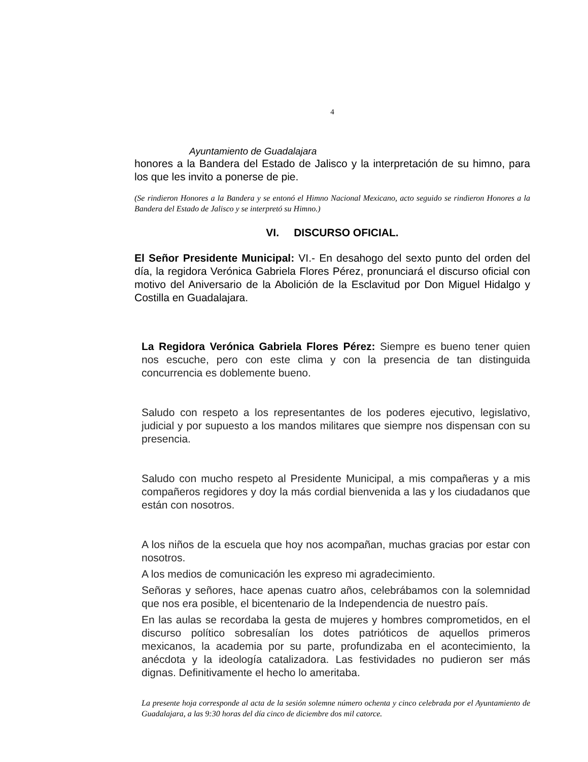4
Ayuntamiento de Guadalajara
honores a la Bandera del Estado de Jalisco y la interpretación de su himno, para los que les invito a ponerse de pie.
(Se rindieron Honores a la Bandera y se entonó el Himno Nacional Mexicano, acto seguido se rindieron Honores a la Bandera del Estado de Jalisco y se interpretó su Himno.)
VI. DISCURSO OFICIAL.
El Señor Presidente Municipal: VI.- En desahogo del sexto punto del orden del día, la regidora Verónica Gabriela Flores Pérez, pronunciará el discurso oficial con motivo del Aniversario de la Abolición de la Esclavitud por Don Miguel Hidalgo y Costilla en Guadalajara.
La Regidora Verónica Gabriela Flores Pérez: Siempre es bueno tener quien nos escuche, pero con este clima y con la presencia de tan distinguida concurrencia es doblemente bueno.
Saludo con respeto a los representantes de los poderes ejecutivo, legislativo, judicial y por supuesto a los mandos militares que siempre nos dispensan con su presencia.
Saludo con mucho respeto al Presidente Municipal, a mis compañeras y a mis compañeros regidores y doy la más cordial bienvenida a las y los ciudadanos que están con nosotros.
A los niños de la escuela que hoy nos acompañan, muchas gracias por estar con nosotros.
A los medios de comunicación les expreso mi agradecimiento.
Señoras y señores, hace apenas cuatro años, celebrábamos con la solemnidad que nos era posible, el bicentenario de la Independencia de nuestro país.
En las aulas se recordaba la gesta de mujeres y hombres comprometidos, en el discurso político sobresalían los dotes patrióticos de aquellos primeros mexicanos, la academia por su parte, profundizaba en el acontecimiento, la anécdota y la ideología catalizadora. Las festividades no pudieron ser más dignas. Definitivamente el hecho lo ameritaba.
La presente hoja corresponde al acta de la sesión solemne número ochenta y cinco celebrada por el Ayuntamiento de Guadalajara, a las 9:30 horas del día cinco de diciembre dos mil catorce.